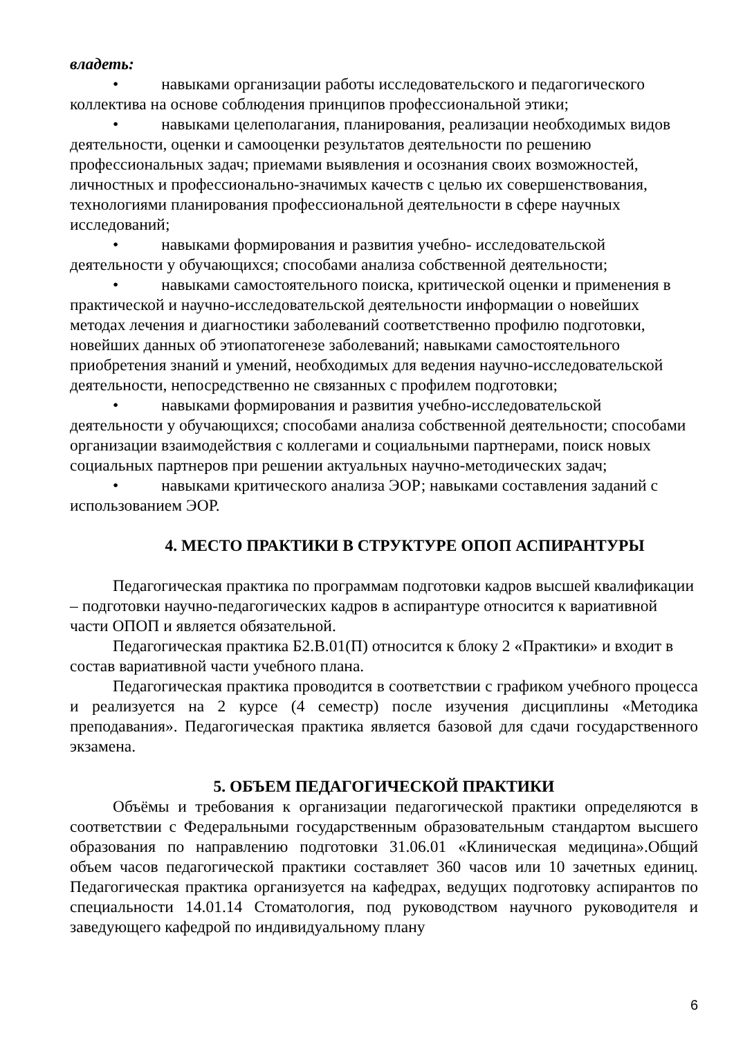владеть:
• навыками организации работы исследовательского и педагогического коллектива на основе соблюдения принципов профессиональной этики;
• навыками целеполагания, планирования, реализации необходимых видов деятельности, оценки и самооценки результатов деятельности по решению профессиональных задач; приемами выявления и осознания своих возможностей, личностных и профессионально-значимых качеств с целью их совершенствования, технологиями планирования профессиональной деятельности в сфере научных исследований;
• навыками формирования и развития учебно- исследовательской деятельности у обучающихся; способами анализа собственной деятельности;
• навыками самостоятельного поиска, критической оценки и применения в практической и научно-исследовательской деятельности информации о новейших методах лечения и диагностики заболеваний соответственно профилю подготовки, новейших данных об этиопатогенезе заболеваний; навыками самостоятельного приобретения знаний и умений, необходимых для ведения научно-исследовательской деятельности, непосредственно не связанных с профилем подготовки;
• навыками формирования и развития учебно-исследовательской деятельности у обучающихся; способами анализа собственной деятельности; способами организации взаимодействия с коллегами и социальными партнерами, поиск новых социальных партнеров при решении актуальных научно-методических задач;
• навыками критического анализа ЭОР; навыками составления заданий с использованием ЭОР.
4. МЕСТО ПРАКТИКИ В СТРУКТУРЕ ОПОП АСПИРАНТУРЫ
Педагогическая практика по программам подготовки кадров высшей квалификации – подготовки научно-педагогических кадров в аспирантуре относится к вариативной части ОПОП и является обязательной.
Педагогическая практика Б2.В.01(П) относится к блоку 2 «Практики» и входит в состав вариативной части учебного плана.
Педагогическая практика проводится в соответствии с графиком учебного процесса и реализуется на 2 курсе (4 семестр) после изучения дисциплины «Методика преподавания». Педагогическая практика является базовой для сдачи государственного экзамена.
5. ОБЪЕМ ПЕДАГОГИЧЕСКОЙ ПРАКТИКИ
Объёмы и требования к организации педагогической практики определяются в соответствии с Федеральными государственным образовательным стандартом высшего образования по направлению подготовки 31.06.01 «Клиническая медицина».Общий объем часов педагогической практики составляет 360 часов или 10 зачетных единиц. Педагогическая практика организуется на кафедрах, ведущих подготовку аспирантов по специальности 14.01.14 Стоматология, под руководством научного руководителя и заведующего кафедрой по индивидуальному плану
6